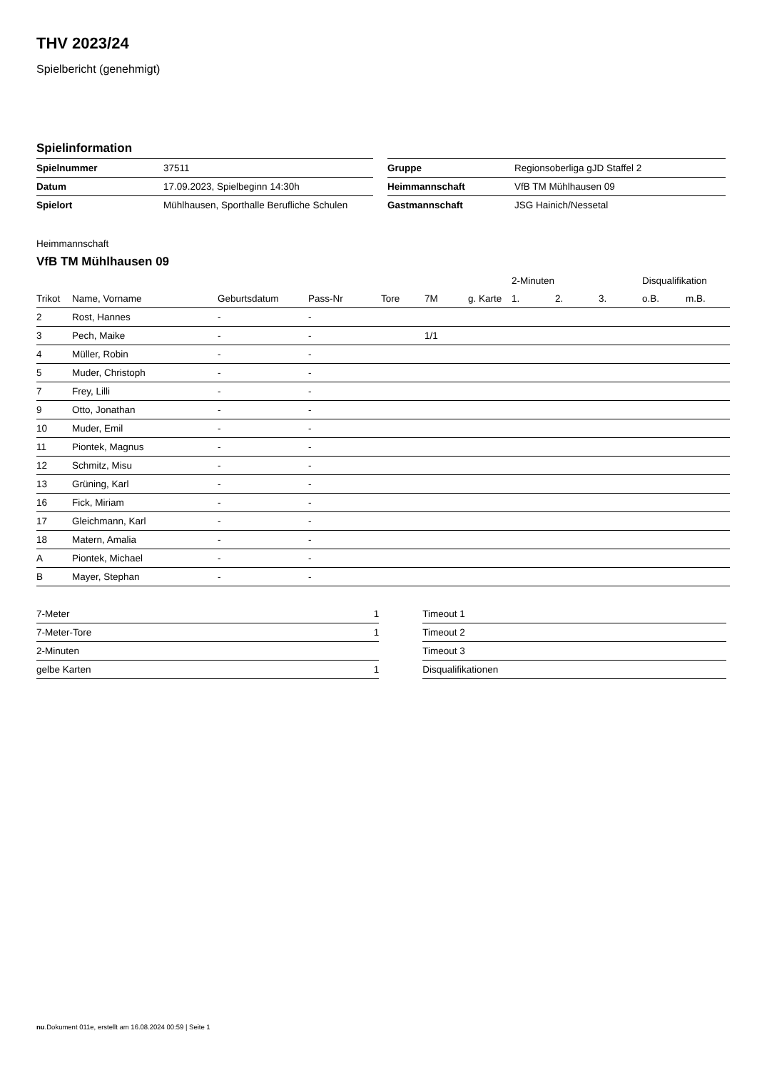THV 2023/24
Spielbericht (genehmigt)
Spielinformation
| Spielnummer | 37511 |
| Datum | 17.09.2023, Spielbeginn 14:30h |
| Spielort | Mühlhausen, Sporthalle Berufliche Schulen |
| Gruppe | Regionsoberliga gJD Staffel 2 |
| Heimmannschaft | VfB TM Mühlhausen 09 |
| Gastmannschaft | JSG Hainich/Nessetal |
Heimmannschaft
VfB TM Mühlhausen 09
| | | | | | | | 2-Minuten | | | Disqualifikation | |
| --- | --- | --- | --- | --- | --- | --- | --- | --- | --- | --- | --- |
| Trikot | Name, Vorname | Geburtsdatum | Pass-Nr | Tore | 7M | g. Karte | 1. | 2. | 3. | o.B. | m.B. |
| 2 | Rost, Hannes | - | - | | | | | | | | |
| 3 | Pech, Maike | - | - | | 1/1 | | | | | | |
| 4 | Müller, Robin | - | - | | | | | | | | |
| 5 | Muder, Christoph | - | - | | | | | | | | |
| 7 | Frey, Lilli | - | - | | | | | | | | |
| 9 | Otto, Jonathan | - | - | | | | | | | | |
| 10 | Muder, Emil | - | - | | | | | | | | |
| 11 | Piontek, Magnus | - | - | | | | | | | | |
| 12 | Schmitz, Misu | - | - | | | | | | | | |
| 13 | Grüning, Karl | - | - | | | | | | | | |
| 16 | Fick, Miriam | - | - | | | | | | | | |
| 17 | Gleichmann, Karl | - | - | | | | | | | | |
| 18 | Matern, Amalia | - | - | | | | | | | | |
| A | Piontek, Michael | - | - | | | | | | | | |
| B | Mayer, Stephan | - | - | | | | | | | | |
| 7-Meter | 1 |
| 7-Meter-Tore | 1 |
| 2-Minuten | |
| gelbe Karten | 1 |
| Timeout 1 |
| Timeout 2 |
| Timeout 3 |
| Disqualifikationen |
nu.Dokument 011e, erstellt am 16.08.2024 00:59 | Seite 1